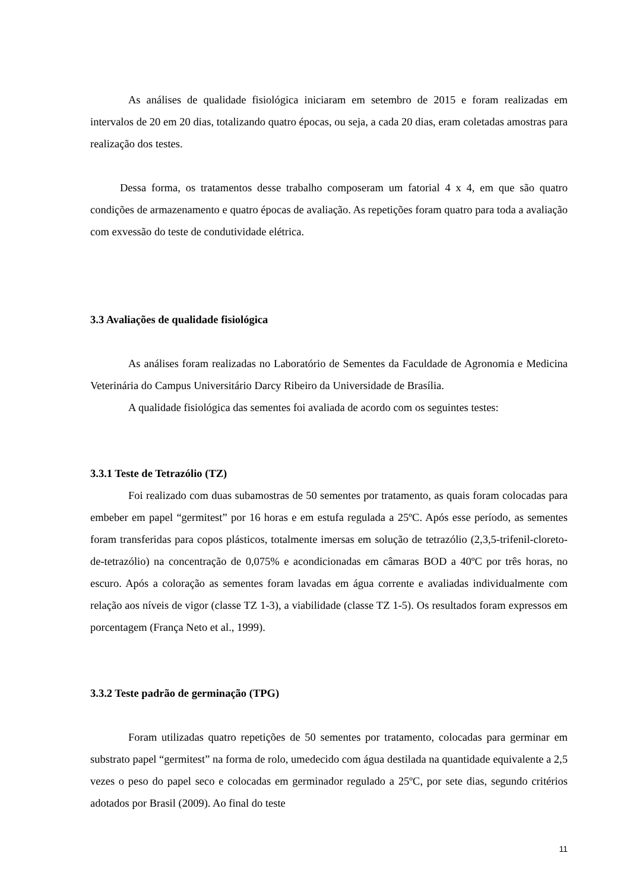As análises de qualidade fisiológica iniciaram em setembro de 2015 e foram realizadas em intervalos de 20 em 20 dias, totalizando quatro épocas, ou seja, a cada 20 dias, eram coletadas amostras para realização dos testes.
Dessa forma, os tratamentos desse trabalho composeram um fatorial 4 x 4, em que são quatro condições de armazenamento e quatro épocas de avaliação. As repetições foram quatro para toda a avaliação com exvessão do teste de condutividade elétrica.
3.3 Avaliações de qualidade fisiológica
As análises foram realizadas no Laboratório de Sementes da Faculdade de Agronomia e Medicina Veterinária do Campus Universitário Darcy Ribeiro da Universidade de Brasília.
A qualidade fisiológica das sementes foi avaliada de acordo com os seguintes testes:
3.3.1 Teste de Tetrazólio (TZ)
Foi realizado com duas subamostras de 50 sementes por tratamento, as quais foram colocadas para embeber em papel “germitest” por 16 horas e em estufa regulada a 25ºC. Após esse período, as sementes foram transferidas para copos plásticos, totalmente imersas em solução de tetrazólio (2,3,5-trifenil-cloreto-de-tetrazólio) na concentração de 0,075% e acondicionadas em câmaras BOD a 40ºC por três horas, no escuro. Após a coloração as sementes foram lavadas em água corrente e avaliadas individualmente com relação aos níveis de vigor (classe TZ 1-3), a viabilidade (classe TZ 1-5). Os resultados foram expressos em porcentagem (França Neto et al., 1999).
3.3.2 Teste padrão de germinação (TPG)
Foram utilizadas quatro repetições de 50 sementes por tratamento, colocadas para germinar em substrato papel “germitest” na forma de rolo, umedecido com água destilada na quantidade equivalente a 2,5 vezes o peso do papel seco e colocadas em germinador regulado a 25ºC, por sete dias, segundo critérios adotados por Brasil (2009). Ao final do teste
11